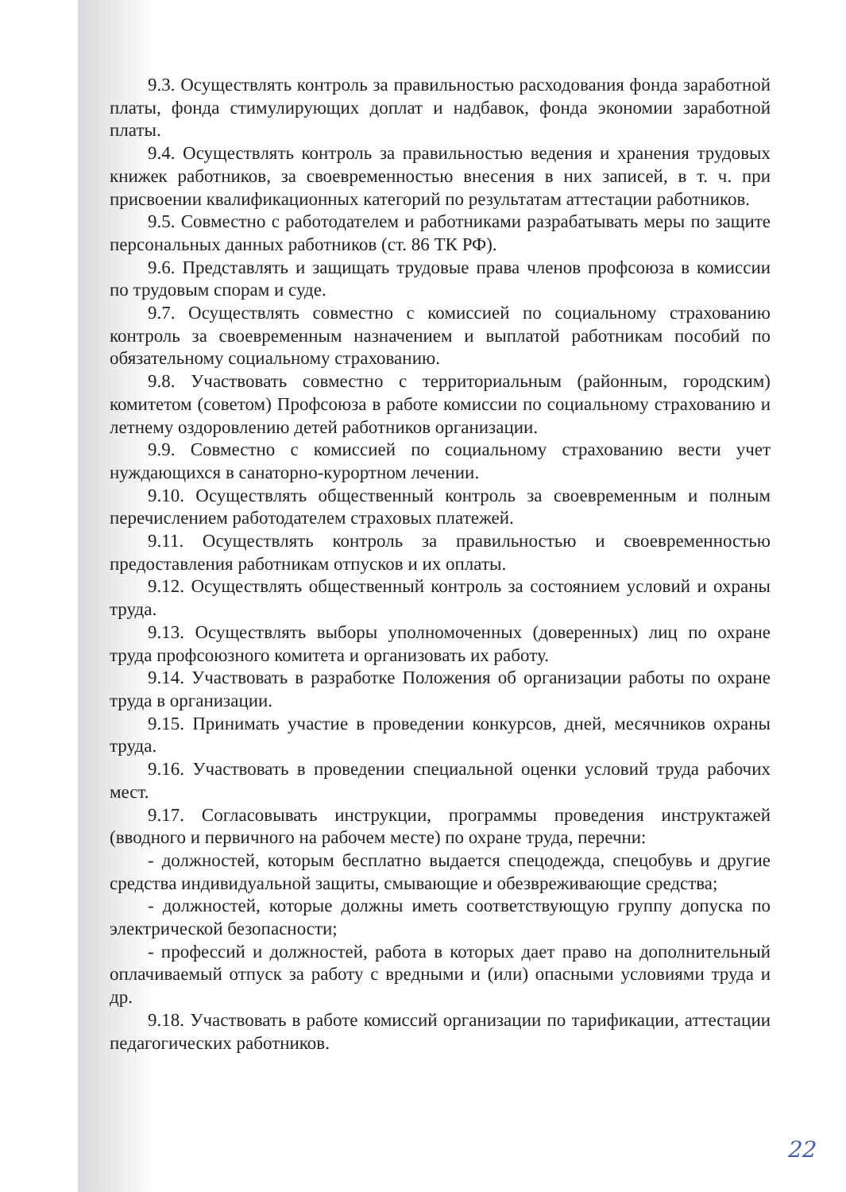9.3. Осуществлять контроль за правильностью расходования фонда заработной платы, фонда стимулирующих доплат и надбавок, фонда экономии заработной платы.
9.4. Осуществлять контроль за правильностью ведения и хранения трудовых книжек работников, за своевременностью внесения в них записей, в т. ч. при присвоении квалификационных категорий по результатам аттестации работников.
9.5. Совместно с работодателем и работниками разрабатывать меры по защите персональных данных работников (ст. 86 ТК РФ).
9.6. Представлять и защищать трудовые права членов профсоюза в комиссии по трудовым спорам и суде.
9.7. Осуществлять совместно с комиссией по социальному страхованию контроль за своевременным назначением и выплатой работникам пособий по обязательному социальному страхованию.
9.8. Участвовать совместно с территориальным (районным, городским) комитетом (советом) Профсоюза в работе комиссии по социальному страхованию и летнему оздоровлению детей работников организации.
9.9. Совместно с комиссией по социальному страхованию вести учет нуждающихся в санаторно-курортном лечении.
9.10. Осуществлять общественный контроль за своевременным и полным перечислением работодателем страховых платежей.
9.11. Осуществлять контроль за правильностью и своевременностью предоставления работникам отпусков и их оплаты.
9.12. Осуществлять общественный контроль за состоянием условий и охраны труда.
9.13. Осуществлять выборы уполномоченных (доверенных) лиц по охране труда профсоюзного комитета и организовать их работу.
9.14. Участвовать в разработке Положения об организации работы по охране труда в организации.
9.15. Принимать участие в проведении конкурсов, дней, месячников охраны труда.
9.16. Участвовать в проведении специальной оценки условий труда рабочих мест.
9.17. Согласовывать инструкции, программы проведения инструктажей (вводного и первичного на рабочем месте) по охране труда, перечни:
- должностей, которым бесплатно выдается спецодежда, спецобувь и другие средства индивидуальной защиты, смывающие и обезвреживающие средства;
- должностей, которые должны иметь соответствующую группу допуска по электрической безопасности;
- профессий и должностей, работа в которых дает право на дополнительный оплачиваемый отпуск за работу с вредными и (или) опасными условиями труда и др.
9.18. Участвовать в работе комиссий организации по тарификации, аттестации педагогических работников.
22